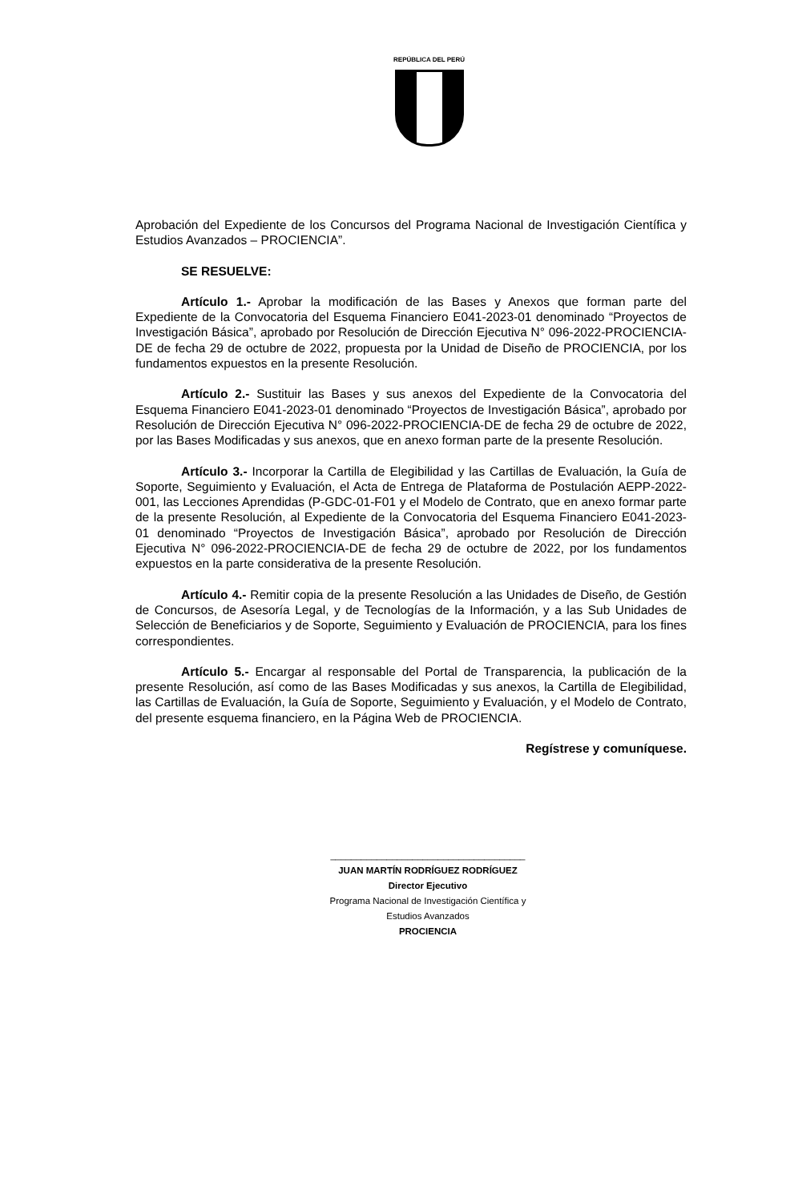REPÚBLICA DEL PERÚ
Aprobación del Expediente de los Concursos del Programa Nacional de Investigación Científica y Estudios Avanzados – PROCIENCIA”.
SE RESUELVE:
Artículo 1.- Aprobar la modificación de las Bases y Anexos que forman parte del Expediente de la Convocatoria del Esquema Financiero E041-2023-01 denominado “Proyectos de Investigación Básica”, aprobado por Resolución de Dirección Ejecutiva N° 096-2022-PROCIENCIA-DE de fecha 29 de octubre de 2022, propuesta por la Unidad de Diseño de PROCIENCIA, por los fundamentos expuestos en la presente Resolución.
Artículo 2.- Sustituir las Bases y sus anexos del Expediente de la Convocatoria del Esquema Financiero E041-2023-01 denominado “Proyectos de Investigación Básica”, aprobado por Resolución de Dirección Ejecutiva N° 096-2022-PROCIENCIA-DE de fecha 29 de octubre de 2022, por las Bases Modificadas y sus anexos, que en anexo forman parte de la presente Resolución.
Artículo 3.- Incorporar la Cartilla de Elegibilidad y las Cartillas de Evaluación, la Guía de Soporte, Seguimiento y Evaluación, el Acta de Entrega de Plataforma de Postulación AEPP-2022-001, las Lecciones Aprendidas (P-GDC-01-F01 y el Modelo de Contrato, que en anexo formar parte de la presente Resolución, al Expediente de la Convocatoria del Esquema Financiero E041-2023-01 denominado “Proyectos de Investigación Básica”, aprobado por Resolución de Dirección Ejecutiva N° 096-2022-PROCIENCIA-DE de fecha 29 de octubre de 2022, por los fundamentos expuestos en la parte considerativa de la presente Resolución.
Artículo 4.- Remitir copia de la presente Resolución a las Unidades de Diseño, de Gestión de Concursos, de Asesoría Legal, y de Tecnologías de la Información, y a las Sub Unidades de Selección de Beneficiarios y de Soporte, Seguimiento y Evaluación de PROCIENCIA, para los fines correspondientes.
Artículo 5.- Encargar al responsable del Portal de Transparencia, la publicación de la presente Resolución, así como de las Bases Modificadas y sus anexos, la Cartilla de Elegibilidad, las Cartillas de Evaluación, la Guía de Soporte, Seguimiento y Evaluación, y el Modelo de Contrato, del presente esquema financiero, en la Página Web de PROCIENCIA.
Regístrese y comuníquese.
______________________________________
JUAN MARTÍN RODRÍGUEZ RODRÍGUEZ
Director Ejecutivo
Programa Nacional de Investigación Científica y
Estudios Avanzados
PROCIENCIA